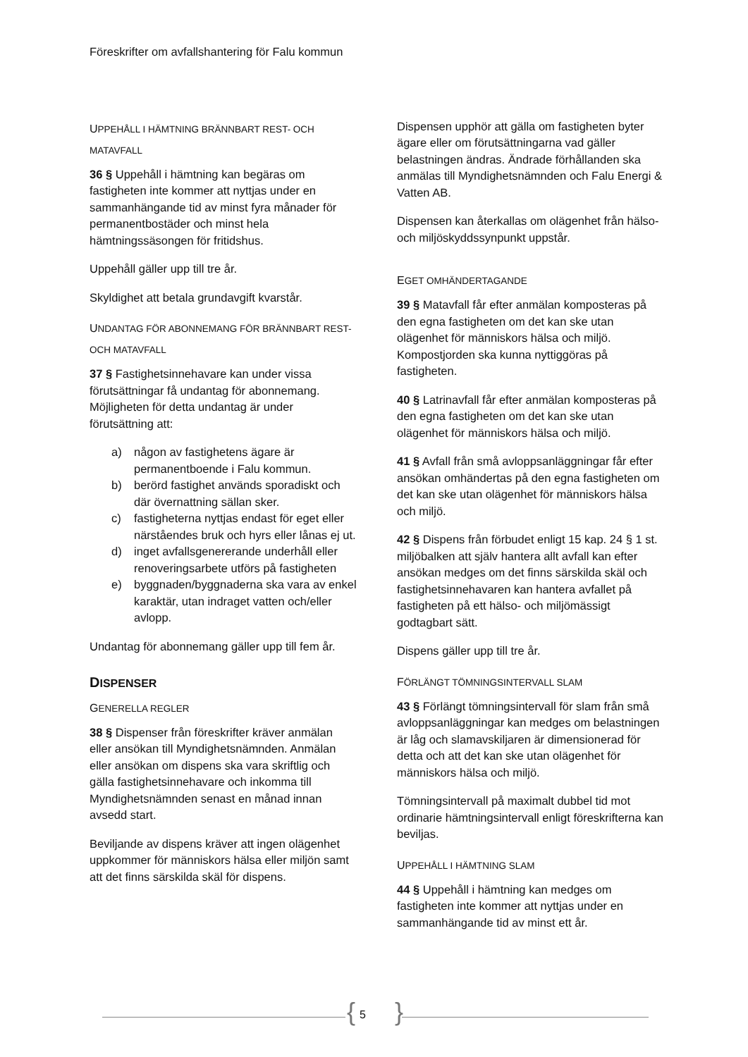Föreskrifter om avfallshantering för Falu kommun
UPPEHÅLL I HÄMTNING BRÄNNBART REST- OCH MATAVFALL
36 § Uppehåll i hämtning kan begäras om fastigheten inte kommer att nyttjas under en sammanhängande tid av minst fyra månader för permanentbostäder och minst hela hämtningssäsongen för fritidshus.
Uppehåll gäller upp till tre år.
Skyldighet att betala grundavgift kvarstår.
UNDANTAG FÖR ABONNEMANG FÖR BRÄNNBART REST- OCH MATAVFALL
37 § Fastighetsinnehavare kan under vissa förutsättningar få undantag för abonnemang. Möjligheten för detta undantag är under förutsättning att:
a) någon av fastighetens ägare är permanentboende i Falu kommun.
b) berörd fastighet används sporadiskt och där övernattning sällan sker.
c) fastigheterna nyttjas endast för eget eller närståendes bruk och hyrs eller lånas ej ut.
d) inget avfallsgenererande underhåll eller renoveringsarbete utförs på fastigheten
e) byggnaden/byggnaderna ska vara av enkel karaktär, utan indraget vatten och/eller avlopp.
Undantag för abonnemang gäller upp till fem år.
DISPENSER
GENERELLA REGLER
38 § Dispenser från föreskrifter kräver anmälan eller ansökan till Myndighetsnämnden. Anmälan eller ansökan om dispens ska vara skriftlig och gälla fastighetsinnehavare och inkomma till Myndighetsnämnden senast en månad innan avsedd start.
Beviljande av dispens kräver att ingen olägenhet uppkommer för människors hälsa eller miljön samt att det finns särskilda skäl för dispens.
Dispensen upphör att gälla om fastigheten byter ägare eller om förutsättningarna vad gäller belastningen ändras. Ändrade förhållanden ska anmälas till Myndighetsnämnden och Falu Energi & Vatten AB.
Dispensen kan återkallas om olägenhet från hälso- och miljöskyddssynpunkt uppstår.
EGET OMHÄNDERTAGANDE
39 § Matavfall får efter anmälan komposteras på den egna fastigheten om det kan ske utan olägenhet för människors hälsa och miljö. Kompostjorden ska kunna nyttiggöras på fastigheten.
40 § Latrinavfall får efter anmälan komposteras på den egna fastigheten om det kan ske utan olägenhet för människors hälsa och miljö.
41 § Avfall från små avloppsanläggningar får efter ansökan omhändertas på den egna fastigheten om det kan ske utan olägenhet för människors hälsa och miljö.
42 § Dispens från förbudet enligt 15 kap. 24 § 1 st. miljöbalken att själv hantera allt avfall kan efter ansökan medges om det finns särskilda skäl och fastighetsinnehavaren kan hantera avfallet på fastigheten på ett hälso- och miljömässigt godtagbart sätt.
Dispens gäller upp till tre år.
FÖRLÄNGT TÖMNINGSINTERVALL SLAM
43 § Förlängt tömningsintervall för slam från små avloppsanläggningar kan medges om belastningen är låg och slamavskiljaren är dimensionerad för detta och att det kan ske utan olägenhet för människors hälsa och miljö.
Tömningsintervall på maximalt dubbel tid mot ordinarie hämtningsintervall enligt föreskrifterna kan beviljas.
UPPEHÅLL I HÄMTNING SLAM
44 § Uppehåll i hämtning kan medges om fastigheten inte kommer att nyttjas under en sammanhängande tid av minst ett år.
{ 5 }